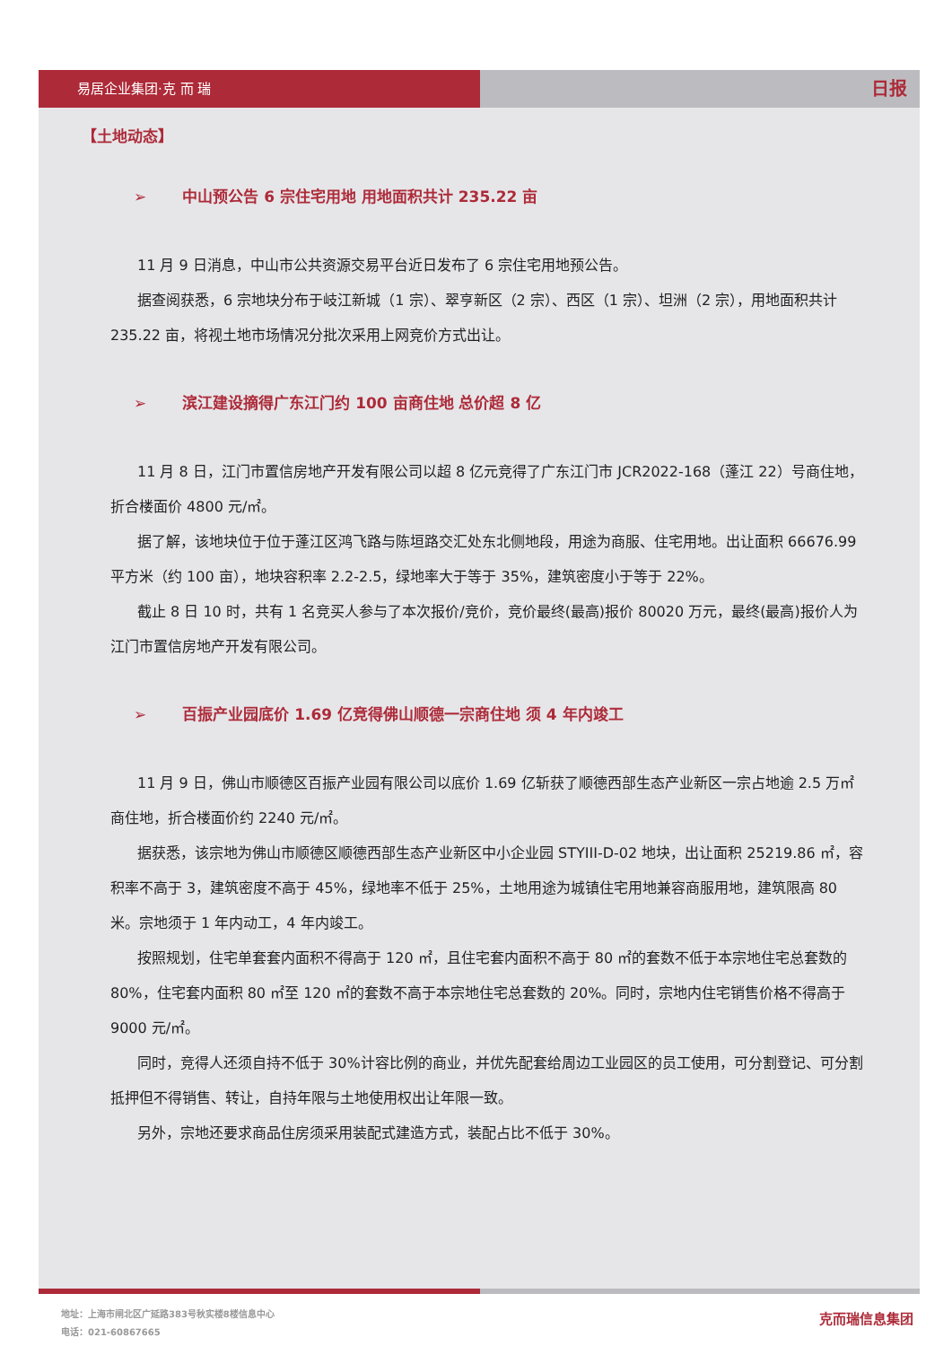易居企业集团·克 而 瑞
日报
【土地动态】
➢ 中山预公告 6 宗住宅用地 用地面积共计 235.22 亩
11 月 9 日消息，中山市公共资源交易平台近日发布了 6 宗住宅用地预公告。
据查阅获悉，6 宗地块分布于岐江新城（1 宗）、翠亨新区（2 宗）、西区（1 宗）、坦洲（2 宗），用地面积共计 235.22 亩，将视土地市场情况分批次采用上网竞价方式出让。
➢ 滨江建设摘得广东江门约 100 亩商住地 总价超 8 亿
11 月 8 日，江门市置信房地产开发有限公司以超 8 亿元竞得了广东江门市 JCR2022-168（蓬江 22）号商住地，折合楼面价 4800 元/㎡。
据了解，该地块位于位于蓬江区鸿飞路与陈垣路交汇处东北侧地段，用途为商服、住宅用地。出让面积 66676.99 平方米（约 100 亩），地块容积率 2.2-2.5，绿地率大于等于 35%，建筑密度小于等于 22%。
截止 8 日 10 时，共有 1 名竞买人参与了本次报价/竞价，竞价最终(最高)报价 80020 万元，最终(最高)报价人为江门市置信房地产开发有限公司。
➢ 百振产业园底价 1.69 亿竞得佛山顺德一宗商住地 须 4 年内竣工
11 月 9 日，佛山市顺德区百振产业园有限公司以底价 1.69 亿斩获了顺德西部生态产业新区一宗占地逾 2.5 万㎡商住地，折合楼面价约 2240 元/㎡。
据获悉，该宗地为佛山市顺德区顺德西部生态产业新区中小企业园 STYIII-D-02 地块，出让面积 25219.86 ㎡，容积率不高于 3，建筑密度不高于 45%，绿地率不低于 25%，土地用途为城镇住宅用地兼容商服用地，建筑限高 80 米。宗地须于 1 年内动工，4 年内竣工。
按照规划，住宅单套套内面积不得高于 120 ㎡，且住宅套内面积不高于 80 ㎡的套数不低于本宗地住宅总套数的 80%，住宅套内面积 80 ㎡至 120 ㎡的套数不高于本宗地住宅总套数的 20%。同时，宗地内住宅销售价格不得高于 9000 元/㎡。
同时，竞得人还须自持不低于 30%计容比例的商业，并优先配套给周边工业园区的员工使用，可分割登记、可分割抵押但不得销售、转让，自持年限与土地使用权出让年限一致。
另外，宗地还要求商品住房须采用装配式建造方式，装配占比不低于 30%。
地址：上海市闸北区广延路383号秋实楼8楼信息中心
电话：021-60867665
克而瑞信息集团